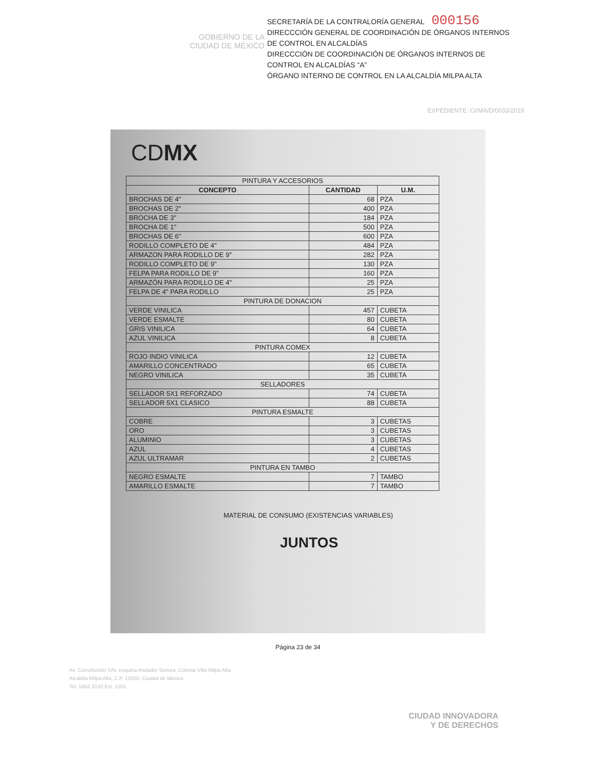GOBIERNO DE LA
CIUDAD DE MÉXICO
SECRETARÍA DE LA CONTRALORÍA GENERAL 000156
DIRECCCIÓN GENERAL DE COORDINACIÓN DE ÓRGANOS INTERNOS DE CONTROL EN ALCALDÍAS
DIRECCCIÓN DE COORDINACIÓN DE ÓRGANOS INTERNOS DE CONTROL EN ALCALDÍAS “A”
ÓRGANO INTERNO DE CONTROL EN LA ALCALDÍA MILPA ALTA
EXPEDIENTE: CI/MA/D/0033/2019
CDMX
| PINTURA Y ACCESORIOS | | |
| --- | --- | --- |
| CONCEPTO | CANTIDAD | U.M. |
| BROCHAS DE 4" | 68 | PZA |
| BROCHAS DE 2" | 400 | PZA |
| BROCHA DE 3" | 184 | PZA |
| BROCHA DE 1" | 500 | PZA |
| BROCHAS DE 6" | 600 | PZA |
| RODILLO COMPLETO DE 4" | 484 | PZA |
| ARMAZON PARA RODILLO DE 9" | 282 | PZA |
| RODILLO COMPLETO DE 9" | 130 | PZA |
| FELPA PARA RODILLO DE 9" | 160 | PZA |
| ARMAZÓN PARA RODILLO DE 4" | 25 | PZA |
| FELPA DE 4" PARA RODILLO | 25 | PZA |
| PINTURA DE DONACION | | |
| VERDE VINILICA | 457 | CUBETA |
| VERDE ESMALTE | 80 | CUBETA |
| GRIS VINILICA | 64 | CUBETA |
| AZUL VINILICA | 8 | CUBETA |
| PINTURA COMEX | | |
| ROJO INDIO VINILICA | 12 | CUBETA |
| AMARILLO CONCENTRADO | 65 | CUBETA |
| NEGRO VINILICA | 35 | CUBETA |
| SELLADORES | | |
| SELLADOR 5X1 REFORZADO | 74 | CUBETA |
| SELLADOR 5X1 CLASICO | 88 | CUBETA |
| PINTURA ESMALTE | | |
| COBRE | 3 | CUBETAS |
| ORO | 3 | CUBETAS |
| ALUMINIO | 3 | CUBETAS |
| AZUL | 4 | CUBETAS |
| AZUL ULTRAMAR | 2 | CUBETAS |
| PINTURA EN TAMBO | | |
| NEGRO ESMALTE | 7 | TAMBO |
| AMARILLO ESMALTE | 7 | TAMBO |
MATERIAL DE CONSUMO (EXISTENCIAS VARIABLES)
JUNTOS
Página 23 de 34
Av. Constitución S/N, esquina Andador Sonora, Colonia Villa Milpa Alta,
Alcaldía Milpa Alta, C.P. 12000, Ciudad de México
Tel. 5862 3150 Ext. 1201
CIUDAD INNOVADORA
Y DE DERECHOS